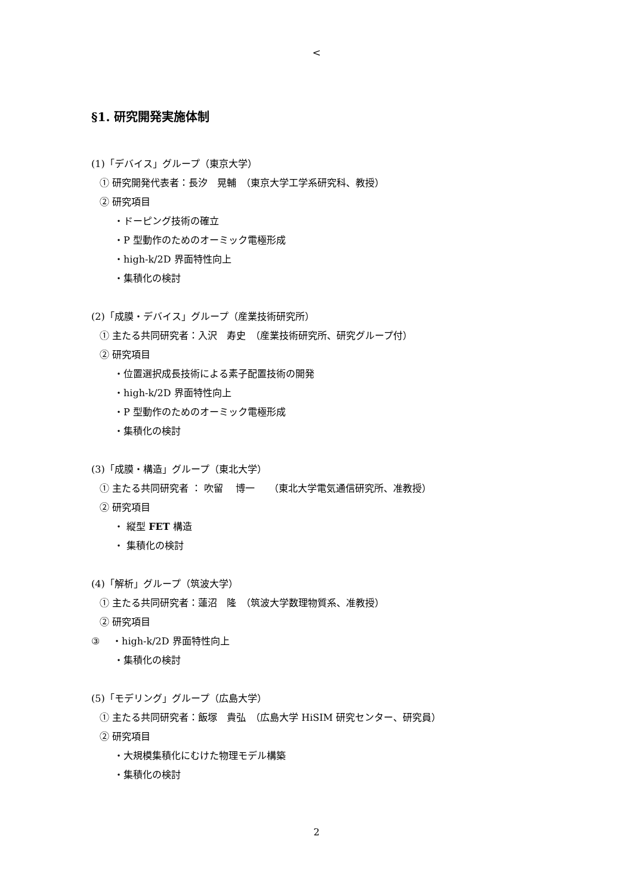<
§1. 研究開発実施体制
(1)「デバイス」グループ（東京大学）
① 研究開発代表者：長汐　晃輔　（東京大学工学系研究科、教授）
② 研究項目
・ドーピング技術の確立
・P 型動作のためのオーミック電極形成
・high-k/2D 界面特性向上
・集積化の検討
(2)「成膜・デバイス」グループ（産業技術研究所）
① 主たる共同研究者：入沢　寿史　（産業技術研究所、研究グループ付）
② 研究項目
・位置選択成長技術による素子配置技術の開発
・high-k/2D 界面特性向上
・P 型動作のためのオーミック電極形成
・集積化の検討
(3)「成膜・構造」グループ（東北大学）
① 主たる共同研究者 ： 吹留　 博一　　（東北大学電気通信研究所、准教授）
② 研究項目
・ 縦型 FET 構造
・ 集積化の検討
(4)「解析」グループ（筑波大学）
① 主たる共同研究者：蓮沼　隆　（筑波大学数理物質系、准教授）
② 研究項目
③　 ・high-k/2D 界面特性向上
・集積化の検討
(5)「モデリング」グループ（広島大学）
① 主たる共同研究者：飯塚　貴弘　（広島大学 HiSIM 研究センター、研究員）
② 研究項目
・大規模集積化にむけた物理モデル構築
・集積化の検討
2